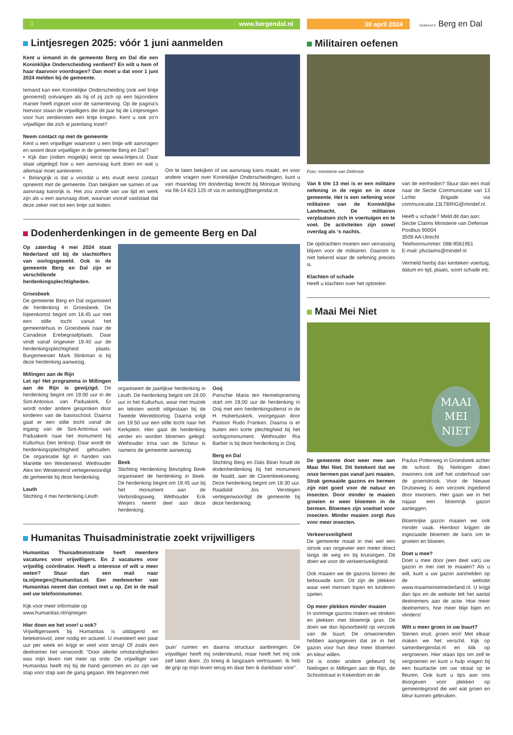3 www.bergendal.nl
Lintjesregen 2025: vóór 1 juni aanmelden
Kent u iemand in de gemeente Berg en Dal die een Koninklijke Onderscheiding verdient? En wilt u hem of haar daarvoor voordragen? Dan moet u dat voor 1 juni 2024 melden bij de gemeente.
Iemand kan een Koninklijke Onderscheiding (ook wel lintje genoemd) ontvangen als hij of zij zich op een bijzondere manier heeft ingezet voor de samenleving. Op de pagina’s hiervoor staan de vrijwilligers die dit jaar bij de Lintjesregen voor hun verdiensten een lintje kregen. Kent u ook zo’n vrijwilliger die zich al jarenlang inzet?
Neem contact op met de gemeente
Kent u een vrijwilliger waarvoor u een lintje wilt aanvragen en woont deze vrijwilliger in de gemeente Berg en Dal?
▪ Kijk dan (indien mogelijk) eerst op www.lintjes.nl. Daar staat uitgelegd hoe u een aanvraag kunt doen en wat u allemaal moet aanleveren.
▪ Belangrijk is dat u voordat u iets invult eerst contact opneemt met de gemeente. Dan bekijken we samen of uw aanvraag kansrijk is. Het zou zonde van uw tijd en werk zijn als u een aanvraag doet, waarvan vooraf vaststaat dat deze zeker niet tot een lintje zal leiden.
Om te laten bekijken of uw aanvraag kans maakt, en voor andere vragen over Koninklijke Onderscheidingen, kunt u van maandag t/m donderdag terecht bij Monique Wolsing via 06-14 623 125 of via m.wolsing@bergendal.nl.
Dodenherdenkingen in de gemeente Berg en Dal
Op zaterdag 4 mei 2024 staat Nederland stil bij de slachtoffers van oorlogsgeweld. Ook in de gemeente Berg en Dal zijn er verschillende herdenkingsplechtigheden.
Groesbeek
De gemeente Berg en Dal organiseert de herdenking in Groesbeek. De bijeenkomst begint om 18.45 uur met een stille tocht vanuit het gemeentehuis in Groesbeek naar de Canadese Erebegraafplaats. Daar vindt vanaf ongeveer 19.40 uur de herdenkingsplechtigheid plaats. Burgemeester Mark Slinkman is bij deze herdenking aanwezig.
Millingen aan de Rijn
Let op! Het programma in Millingen aan de Rijn is gewijzigd. De herdenking begint om 19.00 uur in de Sint-Antonius van Paduakerk. Er wordt onder andere gesproken door kinderen van de basisschool. Daarna gaat er een stille tocht vanaf de ingang van de Sint-Antonius van Paduakerk naar het monument bij Kulturhus Den Ienloop. Daar wordt de herdenkingsplechtigheid gehouden. De organisatie ligt in handen van Mariette ten Westeneind. Wethouder Alex ten Westeneind vertegenwoordigt de gemeente bij deze herdenking.
Leuth
Stichting 4 mei herdenking Leuth
organiseert de jaarlijkse herdenking in Leuth. De herdenking begint om 19.00 uur in het Kulturhus, waar met muziek en teksten wordt stilgestaan bij de Tweede Wereldoorlog. Daarna volgt om 19.50 uur een stille tocht naar het Kerkplein. Hier gaat de herdenking verder en worden bloemen gelegd. Wethouder Irma van de Scheur is namens de gemeente aanwezig.
Beek
Stichting Herdenking Bevrijding Beek organiseert de herdenking in Beek. De herdenking begint om 19.45 uur bij het monument aan de Verbindingsweg. Wethouder Erik Weijers neemt deel aan deze herdenking.
Ooij
Parochie Maria ten Hemelopneming start om 19.00 uur de herdenking in Ooij met een herdenkingsdienst in de H. Hubertuskerk, voorgegaan door Pastoor Rudo Franken. Daarna is er buiten een korte plechtigheid bij het oorlogsmonument. Wethouder Ria Barber is bij deze herdenking in Ooij.
Berg en Dal
Stichting Berg en Dals Bloei houdt de dodenherdenking bij het monument de Naald, aan de Clarenbeekseweg. Deze herdenking begint om 18.30 uur. Raadslid Jos Verstegen vertegenwoordigt de gemeente bij deze herdenking.
Humanitas Thuisadministratie zoekt vrijwilligers
Humanitas Thuisadministratie heeft meerdere vacatures voor vrijwilligers. En 2 vacatures voor vrijwillig coördinator. Heeft u interesse of wilt u meer weten? Stuur dan een mail naar ta.nijmegen@humanitas.nl. Een medewerker van Humanitas neemt dan contact met u op. Zet in de mail wel uw telefoonnummer.
Kijk voor meer informatie op
www.humanitas.nl/nijmegen
Hier doen we het voor! u ook?
Vrijwilligerswerk bij Humanitas is uitdagend en betekenisvol, zeer nodig en actueel. U investeert een paar uur per week en krijgt er veel voor terug! Of zoals een deelnemer het verwoordt: “Door allerlei omstandigheden was mijn leven niet meer op orde. De vrijwilliger van Humanitas heeft mij bij de hand genomen en zo zijn we stap voor stap aan de gang gegaan. We begonnen met
‘puin’ ruimen en daarna structuur aanbrengen. De vrijwilliger heeft mij ondersteund, maar heeft het mij ook zelf laten doen. Zo kreeg ik langzaam vertrouwen. Ik heb de grip op mijn leven terug en daar ben ik dankbaar voor”.
30 april 2024
GEMEENTE Berg en Dal
Militairen oefenen
Foto: ministerie van Defensie
Van 6 t/m 13 mei is er een militaire oefening in de regio en in onze gemeente. Het is een oefening voor militairen van de Koninklijke Landmacht. De militairen verplaatsen zich in voertuigen en te voet. De activiteiten zijn zowel overdag als ‘s nachts.
De opdrachten moeten een verrassing blijven voor de militairen. Daarom is niet bekend waar de oefening precies is.
Klachten of schade
Heeft u klachten over het optreden
van de eenheden? Stuur dan een mail naar de Sectie Communicatie van 13 Lichte Brigade via communicatie.13LTBRIG@mindef.nl.
Heeft u schade? Meld dit dan aan:
Sectie Claims Ministerie van Defensie
Postbus 90004
3509 AA Utrecht
Telefoonnummer: 088-9561951
E-mail: jdvclaims@mindef.nl
Vermeld hierbij dan kenteken voertuig, datum en tijd, plaats, soort schade etc.
Maai Mei Niet
MAAI
MEI
NIET
De gemeente doet weer mee aan Maai Mei Niet. Dit betekent dat we onze bermen pas vanaf juni maaien. Strak gemaaide gazons en bermen zijn niet goed voor de natuur en insecten. Door minder te maaien groeien er weer bloemen in de bermen. Bloemen zijn voedsel voor insecten. Minder maaien zorgt dus voor meer insecten.
Verkeersveiligheid
De gemeente maait in mei wel een strook van ongeveer een meter direct langs de weg en bij kruisingen. Dit doen we voor de verkeersveiligheid.
Ook maaien we de gazons binnen de bebouwde kom. Dit zijn de plekken waar veel mensen lopen en kinderen spelen.
Op meer plekken minder maaien
In sommige gazons maken we stroken en plekken met bloemrijk gras. Dit doen we dan bijvoorbeeld op verzoek van de buurt. De omwonenden hebben aangegeven dat ze in het gazon voor hun deur meer bloemen en kleur willen.
Dit is onder andere gebeurd bij Nielingen in Millingen aan de Rijn, de Schoolstraat in Kekerdom en de
Paulus Potterweg in Groesbeek achter de school. Bij Nielingen doen inwoners ook zelf het onderhoud van de groenstrook. Voor de Nieuwe Drulseweg is een verzoek ingediend door inwoners. Hier gaan we in het najaar een bloemrijk gazon aanleggen.
Bloemrijke gazon maaien we ook minder vaak. Hierdoor krijgen de ingezaaide bloemen de kans om te groeien en bloeien.
Doet u mee?
Doet u mee door (een deel van) uw gazon in mei niet te maaien? Als u wilt, kunt u uw gazon aanmelden op de website www.maaimeinietnederland.nl. U krijgt dan tips en de website telt het aantal deelnemers aan de actie. Hoe meer deelnemers, hoe meer blije bijen en vlinders!
Wilt u meer groen in uw buurt?
Stenen eruit, groen erin! Met elkaar maken we het verschil. Kijk op samenbergendal.nl en klik op vergroenen. Hier staan tips om zelf te vergroenen en kunt u hulp vragen bij een buurtactie om uw straat op te fleuren. Ook kunt u tips aan ons doorgeven voor plekken op gemeentegrond die wel wat groen en kleur kunnen gebruiken.